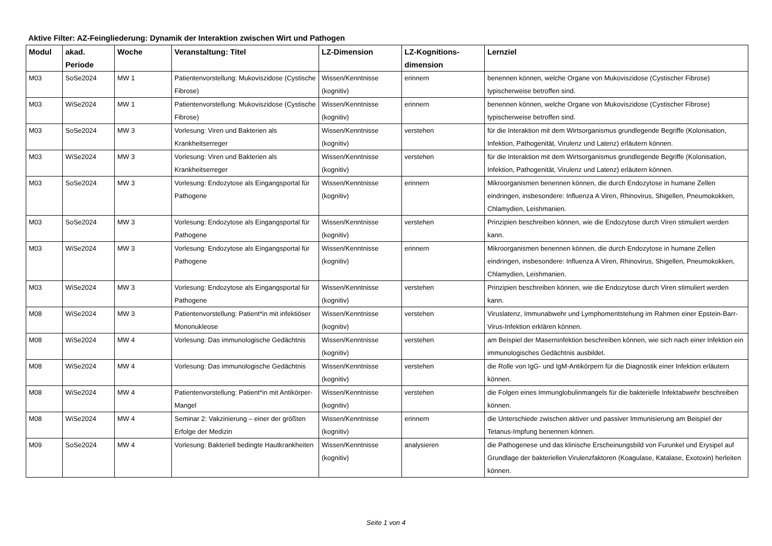Aktive Filter: AZ-Feingliederung: Dynamik der Interaktion zwischen Wirt und Pathogen
| Modul | akad. Periode | Woche | Veranstaltung: Titel | LZ-Dimension | LZ-Kognitions-dimension | Lernziel |
| --- | --- | --- | --- | --- | --- | --- |
| M03 | SoSe2024 | MW 1 | Patientenvorstellung: Mukoviszidose (Cystische Fibrose) | Wissen/Kenntnisse (kognitiv) | erinnern | benennen können, welche Organe von Mukoviszidose (Cystischer Fibrose) typischerweise betroffen sind. |
| M03 | WiSe2024 | MW 1 | Patientenvorstellung: Mukoviszidose (Cystische Fibrose) | Wissen/Kenntnisse (kognitiv) | erinnern | benennen können, welche Organe von Mukoviszidose (Cystischer Fibrose) typischerweise betroffen sind. |
| M03 | SoSe2024 | MW 3 | Vorlesung: Viren und Bakterien als Krankheitserreger | Wissen/Kenntnisse (kognitiv) | verstehen | für die Interaktion mit dem Wirtsorganismus grundlegende Begriffe (Kolonisation, Infektion, Pathogenität, Virulenz und Latenz) erläutern können. |
| M03 | WiSe2024 | MW 3 | Vorlesung: Viren und Bakterien als Krankheitserreger | Wissen/Kenntnisse (kognitiv) | verstehen | für die Interaktion mit dem Wirtsorganismus grundlegende Begriffe (Kolonisation, Infektion, Pathogenität, Virulenz und Latenz) erläutern können. |
| M03 | SoSe2024 | MW 3 | Vorlesung: Endozytose als Eingangsportal für Pathogene | Wissen/Kenntnisse (kognitiv) | erinnern | Mikroorganismen benennen können, die durch Endozytose in humane Zellen eindringen, insbesondere: Influenza A Viren, Rhinovirus, Shigellen, Pneumokokken, Chlamydien, Leishmanien. |
| M03 | SoSe2024 | MW 3 | Vorlesung: Endozytose als Eingangsportal für Pathogene | Wissen/Kenntnisse (kognitiv) | verstehen | Prinzipien beschreiben können, wie die Endozytose durch Viren stimuliert werden kann. |
| M03 | WiSe2024 | MW 3 | Vorlesung: Endozytose als Eingangsportal für Pathogene | Wissen/Kenntnisse (kognitiv) | erinnern | Mikroorganismen benennen können, die durch Endozytose in humane Zellen eindringen, insbesondere: Influenza A Viren, Rhinovirus, Shigellen, Pneumokokken, Chlamydien, Leishmanien. |
| M03 | WiSe2024 | MW 3 | Vorlesung: Endozytose als Eingangsportal für Pathogene | Wissen/Kenntnisse (kognitiv) | verstehen | Prinzipien beschreiben können, wie die Endozytose durch Viren stimuliert werden kann. |
| M08 | WiSe2024 | MW 3 | Patientenvorstellung: Patient*in mit infektiöser Mononukleose | Wissen/Kenntnisse (kognitiv) | verstehen | Viruslatenz, Immunabwehr und Lymphomentstehung im Rahmen einer Epstein-Barr-Virus-Infektion erklären können. |
| M08 | WiSe2024 | MW 4 | Vorlesung: Das immunologische Gedächtnis | Wissen/Kenntnisse (kognitiv) | verstehen | am Beispiel der Maserninfektion beschreiben können, wie sich nach einer Infektion ein immunologisches Gedächtnis ausbildet. |
| M08 | WiSe2024 | MW 4 | Vorlesung: Das immunologische Gedächtnis | Wissen/Kenntnisse (kognitiv) | verstehen | die Rolle von IgG- und IgM-Antikörpern für die Diagnostik einer Infektion erläutern können. |
| M08 | WiSe2024 | MW 4 | Patientenvorstellung: Patient*in mit Antikörper-Mangel | Wissen/Kenntnisse (kognitiv) | verstehen | die Folgen eines Immunglobulinmangels für die bakterielle Infektabwehr beschreiben können. |
| M08 | WiSe2024 | MW 4 | Seminar 2: Vakzinierung – einer der größten Erfolge der Medizin | Wissen/Kenntnisse (kognitiv) | erinnern | die Unterschiede zwischen aktiver und passiver Immunisierung am Beispiel der Tetanus-Impfung benennen können. |
| M09 | SoSe2024 | MW 4 | Vorlesung: Bakteriell bedingte Hautkrankheiten | Wissen/Kenntnisse (kognitiv) | analysieren | die Pathogenese und das klinische Erscheinungsbild von Furunkel und Erysipel auf Grundlage der bakteriellen Virulenzfaktoren (Koagulase, Katalase, Exotoxin) herleiten können. |
Seite 1 von 4